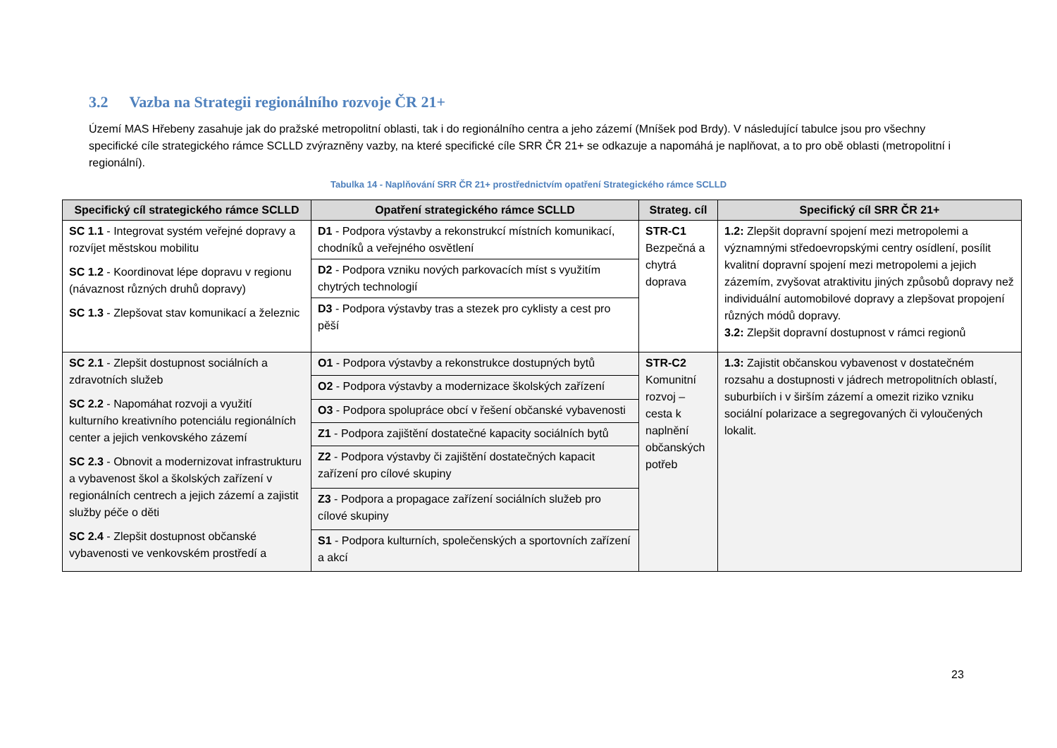3.2 Vazba na Strategii regionálního rozvoje ČR 21+
Území MAS Hřebeny zasahuje jak do pražské metropolitní oblasti, tak i do regionálního centra a jeho zázemí (Mníšek pod Brdy). V následující tabulce jsou pro všechny specifické cíle strategického rámce SCLLD zvýrazněny vazby, na které specifické cíle SRR ČR 21+ se odkazuje a napomáhá je naplňovat, a to pro obě oblasti (metropolitní i regionální).
Tabulka 14 - Naplňování SRR ČR 21+ prostřednictvím opatření Strategického rámce SCLLD
| Specifický cíl strategického rámce SCLLD | Opatření strategického rámce SCLLD | Strateg. cíl | Specifický cíl SRR ČR 21+ |
| --- | --- | --- | --- |
| SC 1.1 - Integrovat systém veřejné dopravy a rozvíjet městskou mobilitu SC 1.2 - Koordinovat lépe dopravu v regionu (návaznost různých druhů dopravy) SC 1.3 - Zlepšovat stav komunikací a železnic | D1 - Podpora výstavby a rekonstrukcí místních komunikací, chodníků a veřejného osvětlení | STR-C1 Bezpečná a chytrá doprava | 1.2: Zlepšit dopravní spojení mezi metropolemi a významnými středoevropskými centry osídlení, posílit kvalitní dopravní spojení mezi metropolemi a jejich zázemím, zvyšovat atraktivitu jiných způsobů dopravy než individuální automobilové dopravy a zlepšovat propojení různých módů dopravy. 3.2: Zlepšit dopravní dostupnost v rámci regionů |
| | D2 - Podpora vzniku nových parkovacích míst s využitím chytrých technologií | | |
| | D3 - Podpora výstavby tras a stezek pro cyklisty a cest pro pěší | | |
| SC 2.1 - Zlepšit dostupnost sociálních a zdravotních služeb SC 2.2 - Napomáhat rozvoji a využití kulturního kreativního potenciálu regionálních center a jejich venkovského zázemí SC 2.3 - Obnovit a modernizovat infrastrukturu a vybavenost škol a školských zařízení v regionálních centrech a jejich zázemí a zajistit služby péče o děti SC 2.4 - Zlepšit dostupnost občanské vybavenosti ve venkovském prostředí a | O1 - Podpora výstavby a rekonstrukce dostupných bytů | STR-C2 Komunitní rozvoj – cesta k naplnění občanských potřeb | 1.3: Zajistit občanskou vybavenost v dostatečném rozsahu a dostupnosti v jádrech metropolitních oblastí, suburbiích i v širším zázemí a omezit riziko vzniku sociální polarizace a segregovaných či vyloučených lokalit. |
| | O2 - Podpora výstavby a modernizace školských zařízení | | |
| | O3 - Podpora spolupráce obcí v řešení občanské vybavenosti | | |
| | Z1 - Podpora zajištění dostatečné kapacity sociálních bytů | | |
| | Z2 - Podpora výstavby či zajištění dostatečných kapacit zařízení pro cílové skupiny | | |
| | Z3 - Podpora a propagace zařízení sociálních služeb pro cílové skupiny | | |
| | S1 - Podpora kulturních, společenských a sportovních zařízení a akcí | | |
23